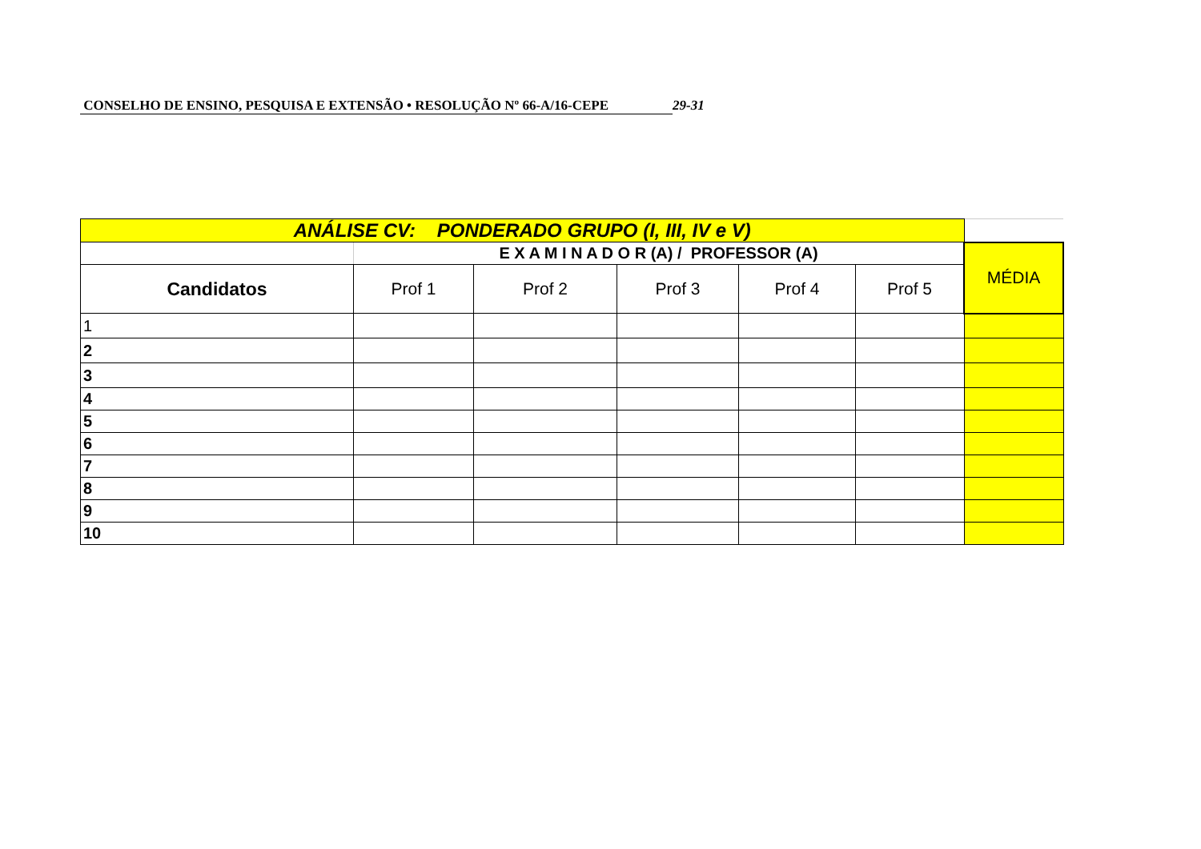CONSELHO DE ENSINO, PESQUISA E EXTENSÃO • RESOLUÇÃO Nº 66-A/16-CEPE 29-31
| ANÁLISE CV: PONDERADO GRUPO (I, III, IV e V) | | | | | | |
| | E X A M I N A D O R (A) / PROFESSOR (A) | | | | | MÉDIA |
| Candidatos | Prof 1 | Prof 2 | Prof 3 | Prof 4 | Prof 5 | |
| 1 | | | | | | |
| 2 | | | | | | |
| 3 | | | | | | |
| 4 | | | | | | |
| 5 | | | | | | |
| 6 | | | | | | |
| 7 | | | | | | |
| 8 | | | | | | |
| 9 | | | | | | |
| 10 | | | | | | |